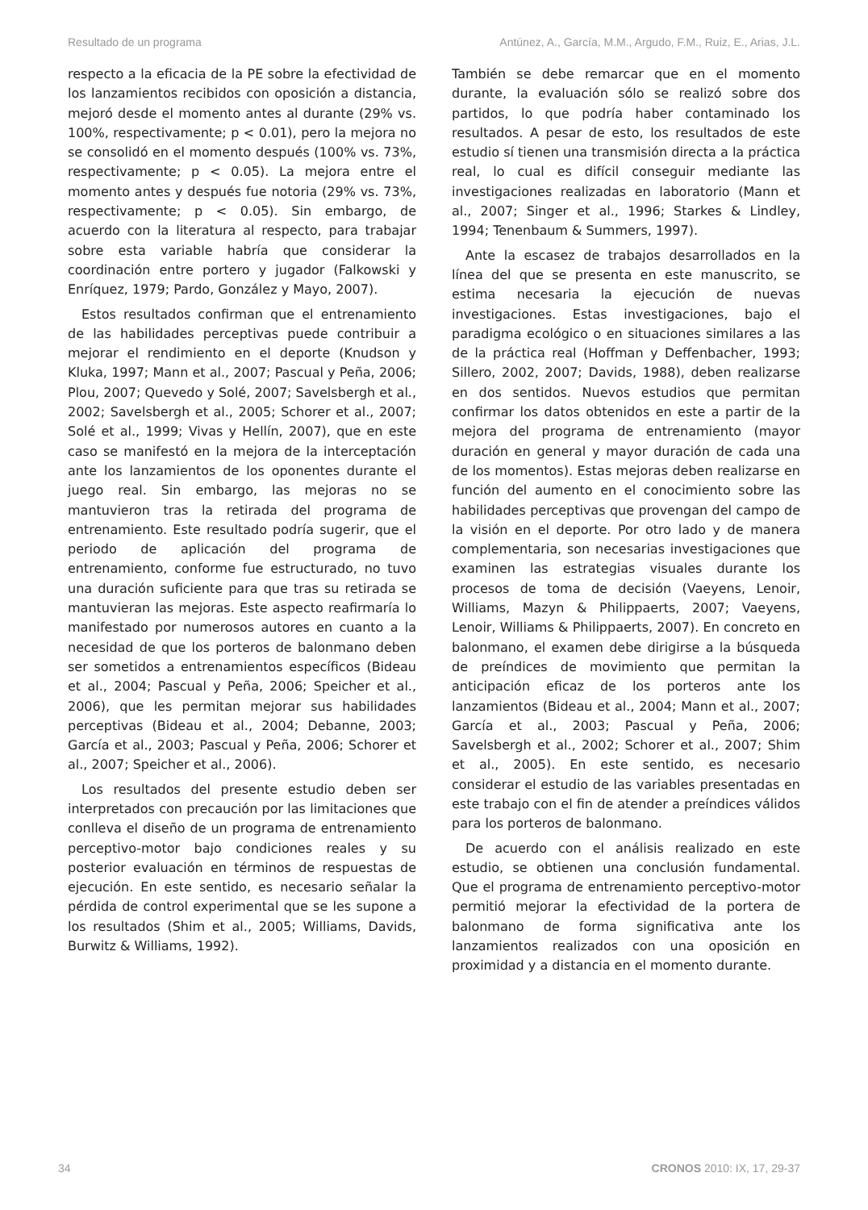Resultado de un programa Antúnez, A., García, M.M., Argudo, F.M., Ruiz, E., Arias, J.L.
respecto a la eficacia de la PE sobre la efectividad de los lanzamientos recibidos con oposición a distancia, mejoró desde el momento antes al durante (29% vs. 100%, respectivamente; p < 0.01), pero la mejora no se consolidó en el momento después (100% vs. 73%, respectivamente; p < 0.05). La mejora entre el momento antes y después fue notoria (29% vs. 73%, respectivamente; p < 0.05). Sin embargo, de acuerdo con la literatura al respecto, para trabajar sobre esta variable habría que considerar la coordinación entre portero y jugador (Falkowski y Enríquez, 1979; Pardo, González y Mayo, 2007).
Estos resultados confirman que el entrenamiento de las habilidades perceptivas puede contribuir a mejorar el rendimiento en el deporte (Knudson y Kluka, 1997; Mann et al., 2007; Pascual y Peña, 2006; Plou, 2007; Quevedo y Solé, 2007; Savelsbergh et al., 2002; Savelsbergh et al., 2005; Schorer et al., 2007; Solé et al., 1999; Vivas y Hellín, 2007), que en este caso se manifestó en la mejora de la interceptación ante los lanzamientos de los oponentes durante el juego real. Sin embargo, las mejoras no se mantuvieron tras la retirada del programa de entrenamiento. Este resultado podría sugerir, que el periodo de aplicación del programa de entrenamiento, conforme fue estructurado, no tuvo una duración suficiente para que tras su retirada se mantuvieran las mejoras. Este aspecto reafirmaría lo manifestado por numerosos autores en cuanto a la necesidad de que los porteros de balonmano deben ser sometidos a entrenamientos específicos (Bideau et al., 2004; Pascual y Peña, 2006; Speicher et al., 2006), que les permitan mejorar sus habilidades perceptivas (Bideau et al., 2004; Debanne, 2003; García et al., 2003; Pascual y Peña, 2006; Schorer et al., 2007; Speicher et al., 2006).
Los resultados del presente estudio deben ser interpretados con precaución por las limitaciones que conlleva el diseño de un programa de entrenamiento perceptivo-motor bajo condiciones reales y su posterior evaluación en términos de respuestas de ejecución. En este sentido, es necesario señalar la pérdida de control experimental que se les supone a los resultados (Shim et al., 2005; Williams, Davids, Burwitz & Williams, 1992).
También se debe remarcar que en el momento durante, la evaluación sólo se realizó sobre dos partidos, lo que podría haber contaminado los resultados. A pesar de esto, los resultados de este estudio sí tienen una transmisión directa a la práctica real, lo cual es difícil conseguir mediante las investigaciones realizadas en laboratorio (Mann et al., 2007; Singer et al., 1996; Starkes & Lindley, 1994; Tenenbaum & Summers, 1997).
Ante la escasez de trabajos desarrollados en la línea del que se presenta en este manuscrito, se estima necesaria la ejecución de nuevas investigaciones. Estas investigaciones, bajo el paradigma ecológico o en situaciones similares a las de la práctica real (Hoffman y Deffenbacher, 1993; Sillero, 2002, 2007; Davids, 1988), deben realizarse en dos sentidos. Nuevos estudios que permitan confirmar los datos obtenidos en este a partir de la mejora del programa de entrenamiento (mayor duración en general y mayor duración de cada una de los momentos). Estas mejoras deben realizarse en función del aumento en el conocimiento sobre las habilidades perceptivas que provengan del campo de la visión en el deporte. Por otro lado y de manera complementaria, son necesarias investigaciones que examinen las estrategias visuales durante los procesos de toma de decisión (Vaeyens, Lenoir, Williams, Mazyn & Philippaerts, 2007; Vaeyens, Lenoir, Williams & Philippaerts, 2007). En concreto en balonmano, el examen debe dirigirse a la búsqueda de preíndices de movimiento que permitan la anticipación eficaz de los porteros ante los lanzamientos (Bideau et al., 2004; Mann et al., 2007; García et al., 2003; Pascual y Peña, 2006; Savelsbergh et al., 2002; Schorer et al., 2007; Shim et al., 2005). En este sentido, es necesario considerar el estudio de las variables presentadas en este trabajo con el fin de atender a preíndices válidos para los porteros de balonmano.
De acuerdo con el análisis realizado en este estudio, se obtienen una conclusión fundamental. Que el programa de entrenamiento perceptivo-motor permitió mejorar la efectividad de la portera de balonmano de forma significativa ante los lanzamientos realizados con una oposición en proximidad y a distancia en el momento durante.
34 CRONOS 2010: IX, 17, 29-37